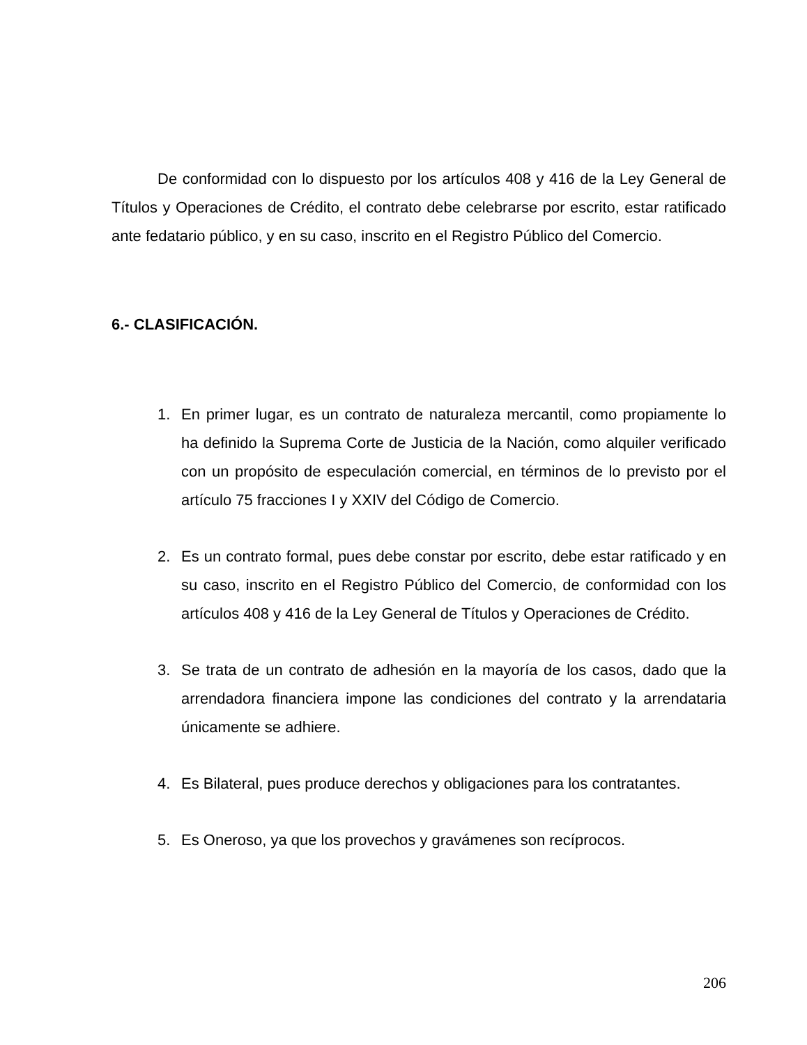De conformidad con lo dispuesto por los artículos 408 y 416 de la Ley General de Títulos y Operaciones de Crédito, el contrato debe celebrarse por escrito, estar ratificado ante fedatario público, y en su caso, inscrito en el Registro Público del Comercio.
6.- CLASIFICACIÓN.
1. En primer lugar, es un contrato de naturaleza mercantil, como propiamente lo ha definido la Suprema Corte de Justicia de la Nación, como alquiler verificado con un propósito de especulación comercial, en términos de lo previsto por el artículo 75 fracciones I y XXIV del Código de Comercio.
2. Es un contrato formal, pues debe constar por escrito, debe estar ratificado y en su caso, inscrito en el Registro Público del Comercio, de conformidad con los artículos 408 y 416 de la Ley General de Títulos y Operaciones de Crédito.
3. Se trata de un contrato de adhesión en la mayoría de los casos, dado que la arrendadora financiera impone las condiciones del contrato y la arrendataria únicamente se adhiere.
4. Es Bilateral, pues produce derechos y obligaciones para los contratantes.
5. Es Oneroso, ya que los provechos y gravámenes son recíprocos.
206